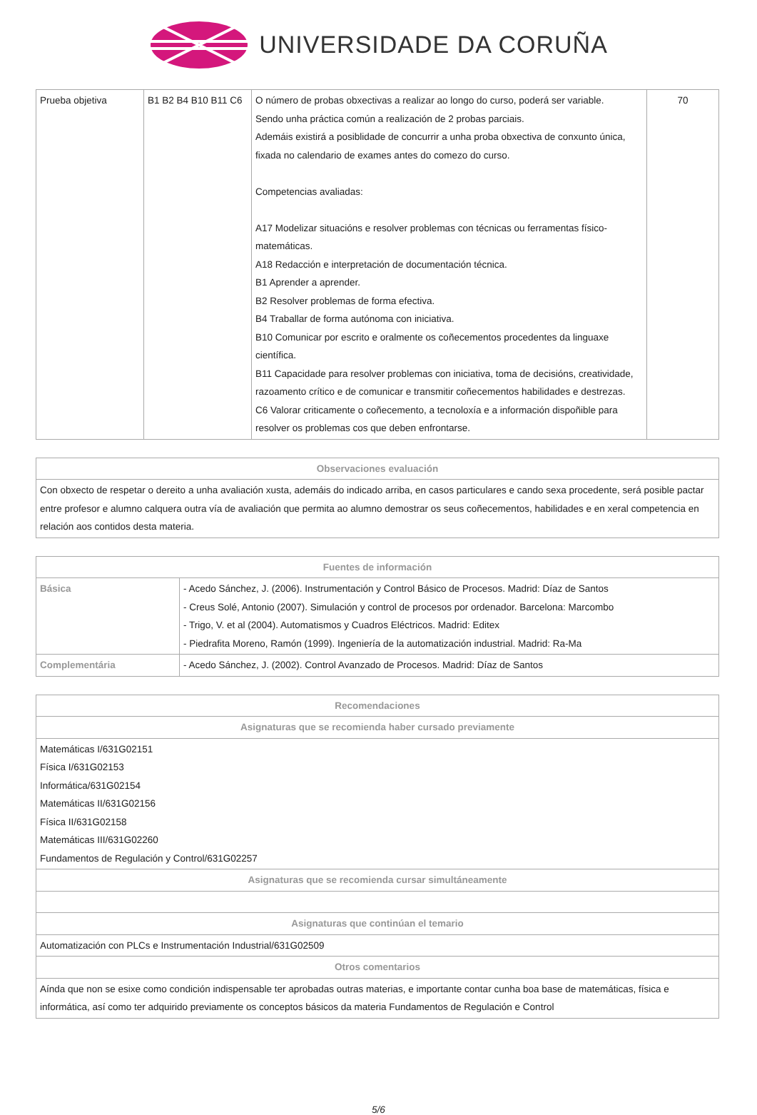UNIVERSIDADE DA CORUÑA
| Prueba objetiva | B1 B2 B4 B10 B11 C6 | O número de probas obxectivas a realizar ao longo do curso, poderá ser variable. Sendo unha práctica común a realización de 2 probas parciais. Ademáis existirá a posiblidade de concurrir a unha proba obxectiva de conxunto única, fixada no calendario de exames antes do comezo do curso. Competencias avaliadas: A17 Modelizar situacións e resolver problemas con técnicas ou ferramentas físico-matemáticas. A18 Redacción e interpretación de documentación técnica. B1 Aprender a aprender. B2 Resolver problemas de forma efectiva. B4 Traballar de forma autónoma con iniciativa. B10 Comunicar por escrito e oralmente os coñecementos procedentes da linguaxe científica. B11 Capacidade para resolver problemas con iniciativa, toma de decisións, creatividade, razoamento crítico e de comunicar e transmitir coñecementos habilidades e destrezas. C6 Valorar criticamente o coñecemento, a tecnoloxía e a información dispoñible para resolver os problemas cos que deben enfrontarse. | 70 |
| Observaciones evaluación |
| --- |
| Con obxecto de respetar o dereito a unha avaliación xusta, ademáis do indicado arriba, en casos particulares e cando sexa procedente, será posible pactar entre profesor e alumno calquera outra vía de avaliación que permita ao alumno demostrar os seus coñecementos, habilidades e en xeral competencia en relación aos contidos desta materia. |
| Fuentes de información | |
| --- | --- |
| Básica | - Acedo Sánchez, J. (2006). Instrumentación y Control Básico de Procesos. Madrid: Díaz de Santos - Creus Solé, Antonio (2007). Simulación y control de procesos por ordenador. Barcelona: Marcombo - Trigo, V. et al (2004). Automatismos y Cuadros Eléctricos. Madrid: Editex - Piedrafita Moreno, Ramón (1999). Ingeniería de la automatización industrial. Madrid: Ra-Ma |
| Complementária | - Acedo Sánchez, J. (2002). Control Avanzado de Procesos. Madrid: Díaz de Santos |
| Recomendaciones |
| --- |
| Asignaturas que se recomienda haber cursado previamente |
| Matemáticas I/631G02151 Física I/631G02153 Informática/631G02154 Matemáticas II/631G02156 Física II/631G02158 Matemáticas III/631G02260 Fundamentos de Regulación y Control/631G02257 |
| Asignaturas que se recomienda cursar simultáneamente |
| Asignaturas que continúan el temario |
| Automatización con PLCs e Instrumentación Industrial/631G02509 |
| Otros comentarios |
| Aínda que non se esixe como condición indispensable ter aprobadas outras materias, e importante contar cunha boa base de matemáticas, física e informática, así como ter adquirido previamente os conceptos básicos da materia Fundamentos de Regulación e Control |
5/6